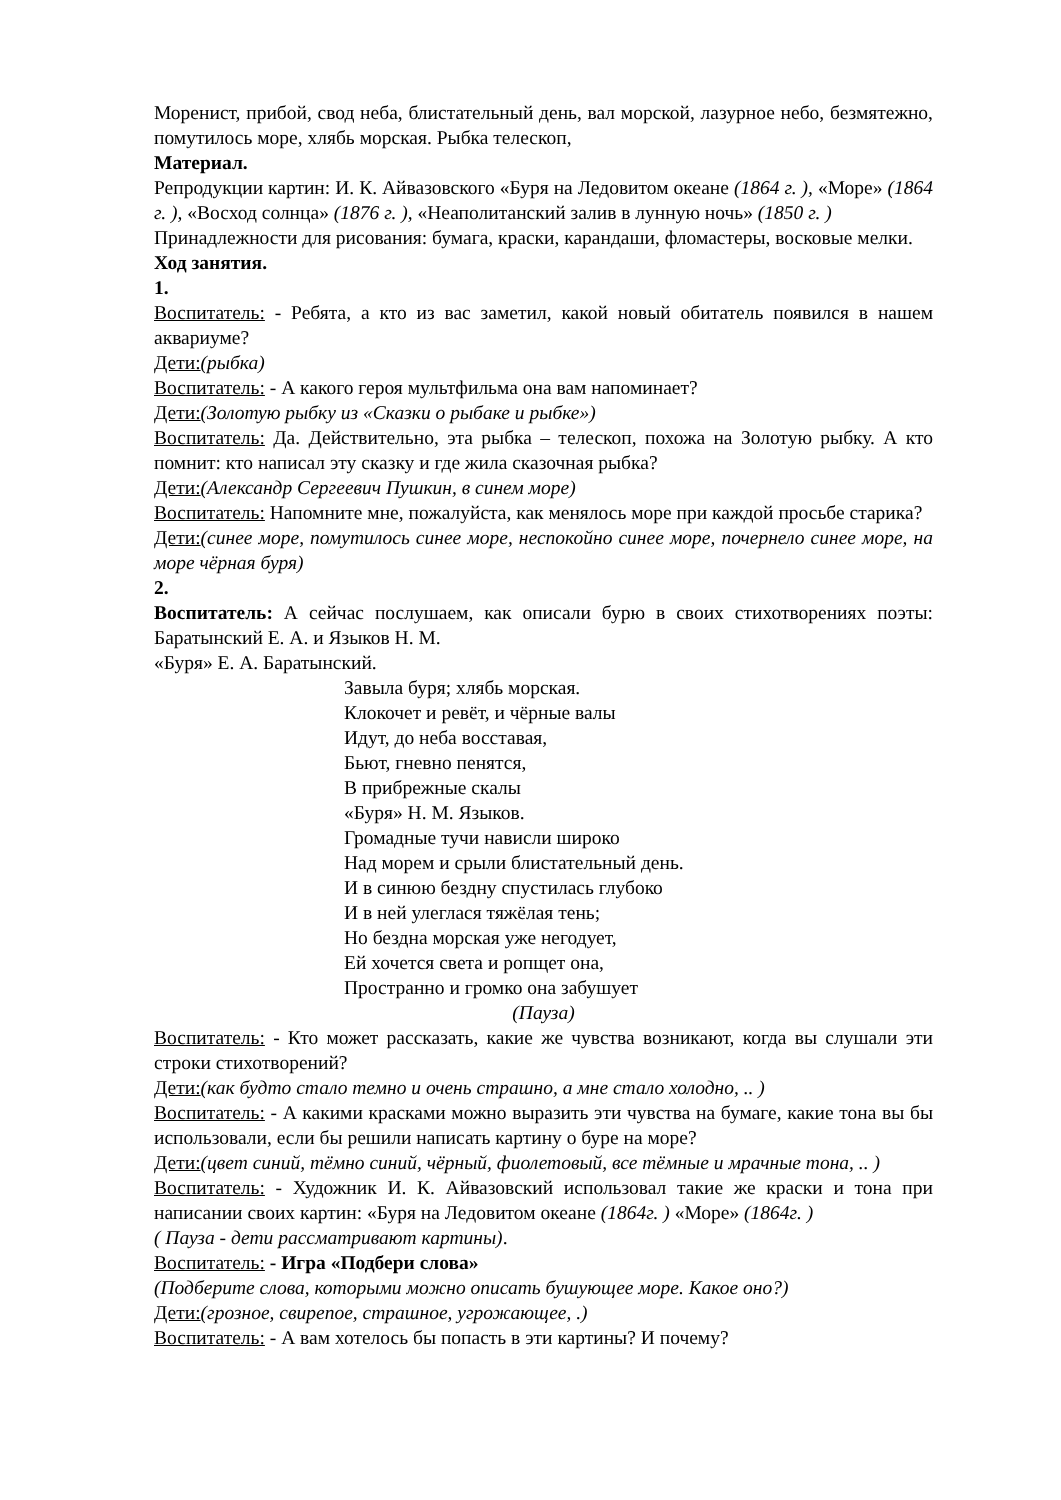Моренист, прибой, свод неба, блистательный день, вал морской, лазурное небо, безмятежно, помутилось море, хлябь морская. Рыбка телескоп,
Материал.
Репродукции картин: И. К. Айвазовского «Буря на Ледовитом океане (1864 г. ), «Море» (1864 г. ), «Восход солнца» (1876 г. ), «Неаполитанский залив в лунную ночь» (1850 г. )
Принадлежности для рисования: бумага, краски, карандаши, фломастеры, восковые мелки.
Ход занятия.
1.
Воспитатель: - Ребята, а кто из вас заметил, какой новый обитатель появился в нашем аквариуме?
Дети:(рыбка)
Воспитатель: - А какого героя мультфильма она вам напоминает?
Дети:(Золотую рыбку из «Сказки о рыбаке и рыбке»)
Воспитатель: Да. Действительно, эта рыбка – телескоп, похожа на Золотую рыбку. А кто помнит: кто написал эту сказку и где жила сказочная рыбка?
Дети:(Александр Сергеевич Пушкин, в синем море)
Воспитатель: Напомните мне, пожалуйста, как менялось море при каждой просьбе старика?
Дети:(синее море, помутилось синее море, неспокойно синее море, почернело синее море, на море чёрная буря)
2.
Воспитатель: А сейчас послушаем, как описали бурю в своих стихотворениях поэты: Баратынский Е. А. и Языков Н. М.
«Буря» Е. А. Баратынский.
Завыла буря; хлябь морская.
Клокочет и ревёт, и чёрные валы
Идут, до неба восставая,
Бьют, гневно пенятся,
В прибрежные скалы
«Буря» Н. М. Языков.
Громадные тучи нависли широко
Над морем и срыли блистательный день.
И в синюю бездну спустилась глубоко
И в ней улеглася тяжёлая тень;
Но бездна морская уже негодует,
Ей хочется света и ропщет она,
Пространно и громко она забушует
(Пауза)
Воспитатель: - Кто может рассказать, какие же чувства возникают, когда вы слушали эти строки стихотворений?
Дети:(как будто стало темно и очень страшно, а мне стало холодно, .. )
Воспитатель: - А какими красками можно выразить эти чувства на бумаге, какие тона вы бы использовали, если бы решили написать картину о буре на море?
Дети:(цвет синий, тёмно синий, чёрный, фиолетовый, все тёмные и мрачные тона, .. )
Воспитатель: - Художник И. К. Айвазовский использовал такие же краски и тона при написании своих картин: «Буря на Ледовитом океане (1864г. ) «Море» (1864г. )
( Пауза - дети рассматривают картины).
Воспитатель: - Игра «Подбери слова»
(Подберите слова, которыми можно описать бушующее море. Какое оно?)
Дети:(грозное, свирепое, страшное, угрожающее, .)
Воспитатель: - А вам хотелось бы попасть в эти картины? И почему?